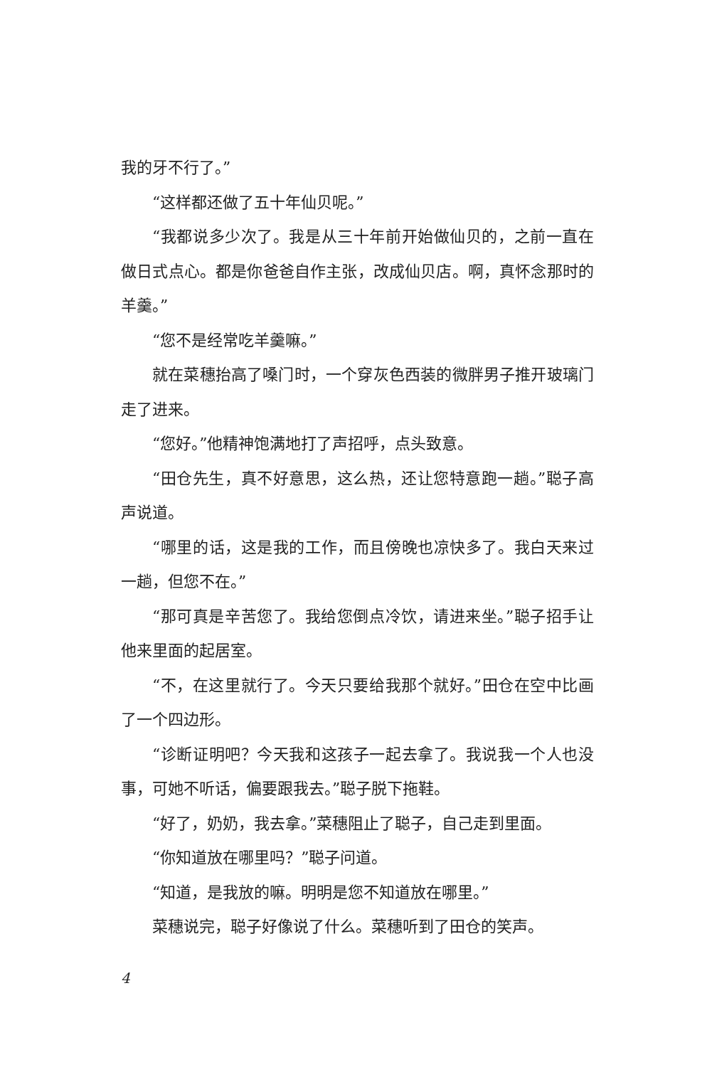我的牙不行了。”
“这样都还做了五十年仙贝呢。”
“我都说多少次了。我是从三十年前开始做仙贝的，之前一直在做日式点心。都是你爸爸自作主张，改成仙贝店。啊，真怀念那时的羊羹。”
“您不是经常吃羊羹嘛。”
就在菜穗抬高了嗓门时，一个穿灰色西装的微胖男子推开玻璃门走了进来。
“您好。”他精神饱满地打了声招呼，点头致意。
“田仓先生，真不好意思，这么热，还让您特意跑一趟。”聪子高声说道。
“哪里的话，这是我的工作，而且傍晚也凉快多了。我白天来过一趟，但您不在。”
“那可真是辛苦您了。我给您倒点冷饮，请进来坐。”聪子招手让他来里面的起居室。
“不，在这里就行了。今天只要给我那个就好。”田仓在空中比画了一个四边形。
“诊断证明吧？今天我和这孩子一起去拿了。我说我一个人也没事，可她不听话，偏要跟我去。”聪子脱下拖鞋。
“好了，奶奶，我去拿。”菜穗阻止了聪子，自己走到里面。
“你知道放在哪里吗？”聪子问道。
“知道，是我放的嘛。明明是您不知道放在哪里。”
菜穗说完，聪子好像说了什么。菜穗听到了田仓的笑声。
4